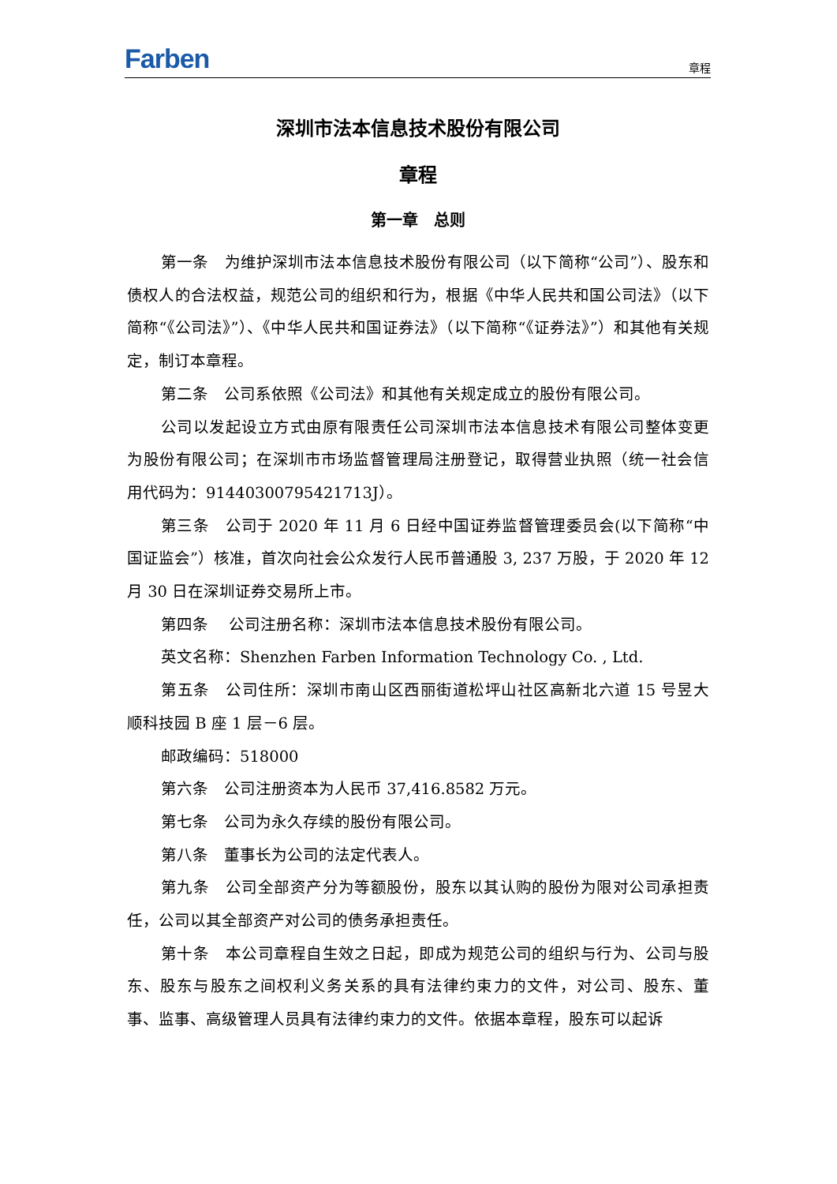Farben 章程
深圳市法本信息技术股份有限公司
章程
第一章　总则
第一条　为维护深圳市法本信息技术股份有限公司（以下简称“公司”）、股东和债权人的合法权益，规范公司的组织和行为，根据《中华人民共和国公司法》（以下简称“《公司法》”）、《中华人民共和国证券法》（以下简称“《证券法》”）和其他有关规定，制订本章程。
第二条　公司系依照《公司法》和其他有关规定成立的股份有限公司。
公司以发起设立方式由原有限责任公司深圳市法本信息技术有限公司整体变更为股份有限公司；在深圳市市场监督管理局注册登记，取得营业执照（统一社会信用代码为：91440300795421713J）。
第三条　公司于 2020 年 11 月 6 日经中国证券监督管理委员会(以下简称“中国证监会”）核准，首次向社会公众发行人民币普通股 3, 237 万股，于 2020 年 12 月 30 日在深圳证券交易所上市。
第四条　 公司注册名称：深圳市法本信息技术股份有限公司。
英文名称：Shenzhen Farben Information Technology Co. , Ltd.
第五条　公司住所：深圳市南山区西丽街道松坪山社区高新北六道 15 号昱大顺科技园 B 座 1 层－6 层。
邮政编码：518000
第六条　公司注册资本为人民币 37,416.8582 万元。
第七条　公司为永久存续的股份有限公司。
第八条　董事长为公司的法定代表人。
第九条　公司全部资产分为等额股份，股东以其认购的股份为限对公司承担责任，公司以其全部资产对公司的债务承担责任。
第十条　本公司章程自生效之日起，即成为规范公司的组织与行为、公司与股东、股东与股东之间权利义务关系的具有法律约束力的文件，对公司、股东、董事、监事、高级管理人员具有法律约束力的文件。依据本章程，股东可以起诉